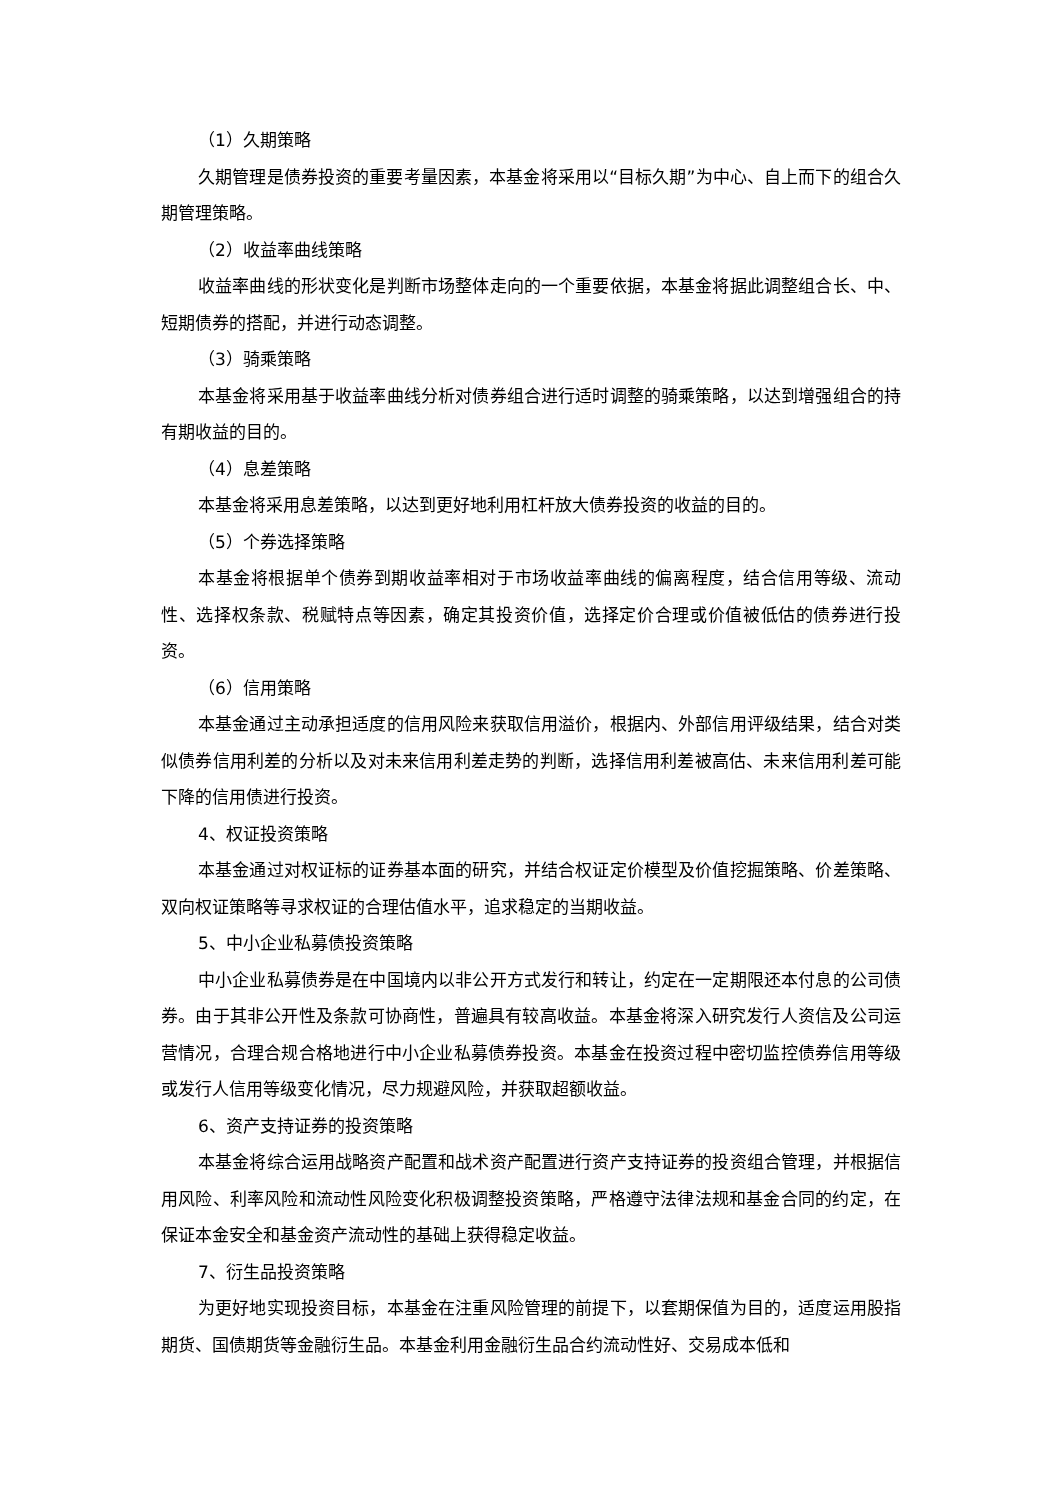（1）久期策略
久期管理是债券投资的重要考量因素，本基金将采用以“目标久期”为中心、自上而下的组合久期管理策略。
（2）收益率曲线策略
收益率曲线的形状变化是判断市场整体走向的一个重要依据，本基金将据此调整组合长、中、短期债券的搭配，并进行动态调整。
（3）骑乘策略
本基金将采用基于收益率曲线分析对债券组合进行适时调整的骑乘策略，以达到增强组合的持有期收益的目的。
（4）息差策略
本基金将采用息差策略，以达到更好地利用杠杆放大债券投资的收益的目的。
（5）个券选择策略
本基金将根据单个债券到期收益率相对于市场收益率曲线的偏离程度，结合信用等级、流动性、选择权条款、税赋特点等因素，确定其投资价值，选择定价合理或价值被低估的债券进行投资。
（6）信用策略
本基金通过主动承担适度的信用风险来获取信用溢价，根据内、外部信用评级结果，结合对类似债券信用利差的分析以及对未来信用利差走势的判断，选择信用利差被高估、未来信用利差可能下降的信用债进行投资。
4、权证投资策略
本基金通过对权证标的证券基本面的研究，并结合权证定价模型及价值挖掘策略、价差策略、双向权证策略等寻求权证的合理估值水平，追求稳定的当期收益。
5、中小企业私募债投资策略
中小企业私募债券是在中国境内以非公开方式发行和转让，约定在一定期限还本付息的公司债券。由于其非公开性及条款可协商性，普遍具有较高收益。本基金将深入研究发行人资信及公司运营情况，合理合规合格地进行中小企业私募债券投资。本基金在投资过程中密切监控债券信用等级或发行人信用等级变化情况，尽力规避风险，并获取超额收益。
6、资产支持证券的投资策略
本基金将综合运用战略资产配置和战术资产配置进行资产支持证券的投资组合管理，并根据信用风险、利率风险和流动性风险变化积极调整投资策略，严格遵守法律法规和基金合同的约定，在保证本金安全和基金资产流动性的基础上获得稳定收益。
7、衍生品投资策略
为更好地实现投资目标，本基金在注重风险管理的前提下，以套期保值为目的，适度运用股指期货、国债期货等金融衍生品。本基金利用金融衍生品合约流动性好、交易成本低和